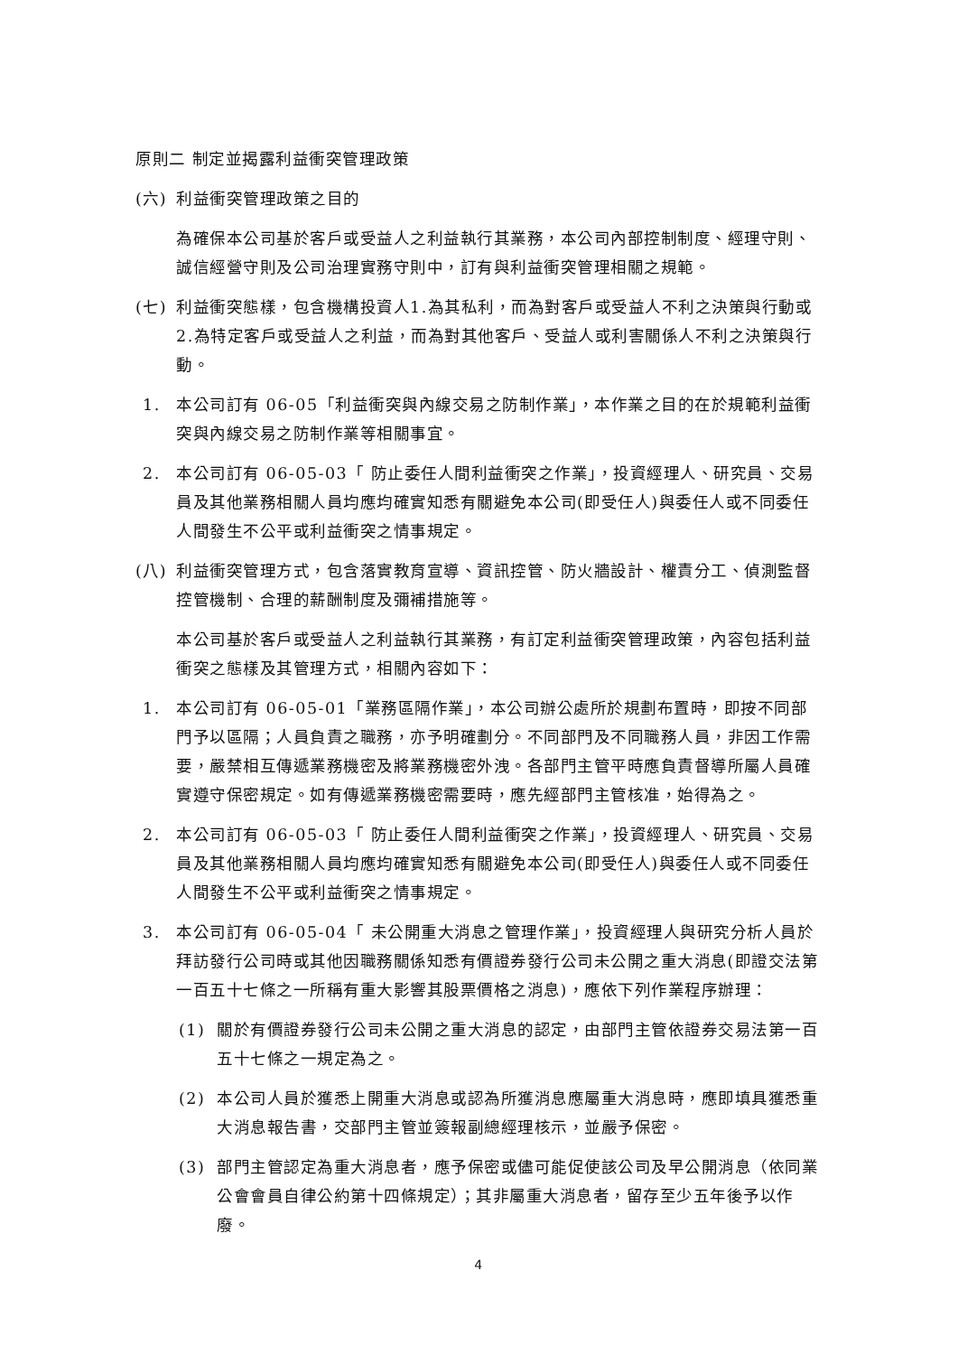原則二 制定並揭露利益衝突管理政策
(六) 利益衝突管理政策之目的
為確保本公司基於客戶或受益人之利益執行其業務，本公司內部控制制度、經理守則、誠信經營守則及公司治理實務守則中，訂有與利益衝突管理相關之規範。
(七) 利益衝突態樣，包含機構投資人1.為其私利，而為對客戶或受益人不利之決策與行動或2.為特定客戶或受益人之利益，而為對其他客戶、受益人或利害關係人不利之決策與行動。
1. 本公司訂有 06-05「利益衝突與內線交易之防制作業」，本作業之目的在於規範利益衝突與內線交易之防制作業等相關事宜。
2. 本公司訂有 06-05-03「 防止委任人間利益衝突之作業」，投資經理人、研究員、交易員及其他業務相關人員均應均確實知悉有關避免本公司(即受任人)與委任人或不同委任人間發生不公平或利益衝突之情事規定。
(八) 利益衝突管理方式，包含落實教育宣導、資訊控管、防火牆設計、權責分工、偵測監督控管機制、合理的薪酬制度及彌補措施等。
本公司基於客戶或受益人之利益執行其業務，有訂定利益衝突管理政策，內容包括利益衝突之態樣及其管理方式，相關內容如下：
1. 本公司訂有 06-05-01「業務區隔作業」，本公司辦公處所於規劃布置時，即按不同部門予以區隔；人員負責之職務，亦予明確劃分。不同部門及不同職務人員，非因工作需要，嚴禁相互傳遞業務機密及將業務機密外洩。各部門主管平時應負責督導所屬人員確實遵守保密規定。如有傳遞業務機密需要時，應先經部門主管核准，始得為之。
2. 本公司訂有 06-05-03「 防止委任人間利益衝突之作業」，投資經理人、研究員、交易員及其他業務相關人員均應均確實知悉有關避免本公司(即受任人)與委任人或不同委任人間發生不公平或利益衝突之情事規定。
3. 本公司訂有 06-05-04「 未公開重大消息之管理作業」，投資經理人與研究分析人員於拜訪發行公司時或其他因職務關係知悉有價證券發行公司未公開之重大消息(即證交法第一百五十七條之一所稱有重大影響其股票價格之消息)，應依下列作業程序辦理：
(1) 關於有價證券發行公司未公開之重大消息的認定，由部門主管依證券交易法第一百五十七條之一規定為之。
(2) 本公司人員於獲悉上開重大消息或認為所獲消息應屬重大消息時，應即填具獲悉重大消息報告書，交部門主管並簽報副總經理核示，並嚴予保密。
(3) 部門主管認定為重大消息者，應予保密或儘可能促使該公司及早公開消息（依同業公會會員自律公約第十四條規定）；其非屬重大消息者，留存至少五年後予以作廢。
4